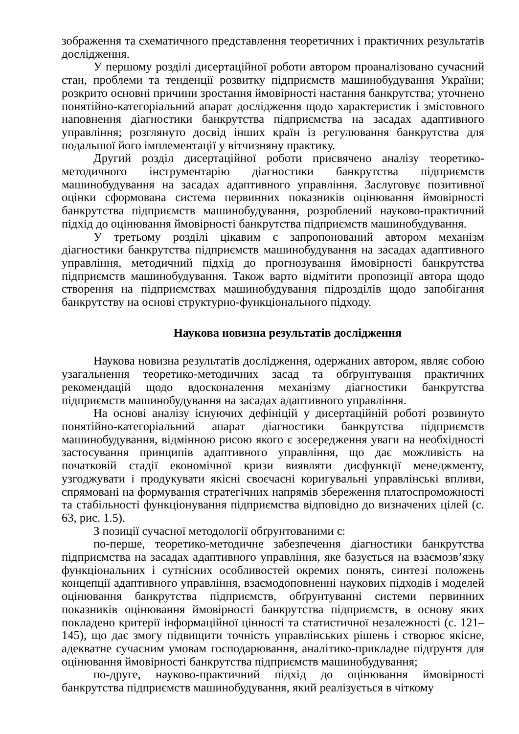зображення та схематичного представлення теоретичних і практичних результатів дослідження.
У першому розділі дисертаційної роботи автором проаналізовано сучасний стан, проблеми та тенденції розвитку підприємств машинобудування України; розкрито основні причини зростання ймовірності настання банкрутства; уточнено понятійно-категоріальний апарат дослідження щодо характеристик і змістовного наповнення діагностики банкрутства підприємства на засадах адаптивного управління; розглянуто досвід інших країн із регулювання банкрутства для подальшої його імплементації у вітчизняну практику.
Другий розділ дисертаційної роботи присвячено аналізу теоретико-методичного інструментарію діагностики банкрутства підприємств машинобудування на засадах адаптивного управління. Заслуговує позитивної оцінки сформована система первинних показників оцінювання ймовірності банкрутства підприємств машинобудування, розроблений науково-практичний підхід до оцінювання ймовірності банкрутства підприємств машинобудування.
У третьому розділі цікавим є запропонований автором механізм діагностики банкрутства підприємств машинобудування на засадах адаптивного управління, методичний підхід до прогнозування ймовірності банкрутства підприємств машинобудування. Також варто відмітити пропозиції автора щодо створення на підприємствах машинобудування підрозділів щодо запобігання банкрутству на основі структурно-функціонального підходу.
Наукова новизна результатів дослідження
Наукова новизна результатів дослідження, одержаних автором, являє собою узагальнення теоретико-методичних засад та обґрунтування практичних рекомендацій щодо вдосконалення механізму діагностики банкрутства підприємств машинобудування на засадах адаптивного управління.
На основі аналізу існуючих дефініцій у дисертаційній роботі розвинуто понятійно-категоріальний апарат діагностики банкрутства підприємств машинобудування, відмінною рисою якого є зосередження уваги на необхідності застосування принципів адаптивного управління, що дає можливість на початковій стадії економічної кризи виявляти дисфункції менеджменту, узгоджувати і продукувати якісні своєчасні коригувальні управлінські впливи, спрямовані на формування стратегічних напрямів збереження платоспроможності та стабільності функціонування підприємства відповідно до визначених цілей (с. 63, рис. 1.5).
З позиції сучасної методології обґрунтованими є:
по-перше, теоретико-методичне забезпечення діагностики банкрутства підприємства на засадах адаптивного управління, яке базується на взаємозв’язку функціональних і сутнісних особливостей окремих понять, синтезі положень концепції адаптивного управління, взаємодоповненні наукових підходів і моделей оцінювання банкрутства підприємств, обґрунтуванні системи первинних показників оцінювання ймовірності банкрутства підприємств, в основу яких покладено критерії інформаційної цінності та статистичної незалежності (с. 121–145), що дає змогу підвищити точність управлінських рішень і створює якісне, адекватне сучасним умовам господарювання, аналітико-прикладне підґрунтя для оцінювання ймовірності банкрутства підприємств машинобудування;
по-друге, науково-практичний підхід до оцінювання ймовірності банкрутства підприємств машинобудування, який реалізується в чіткому